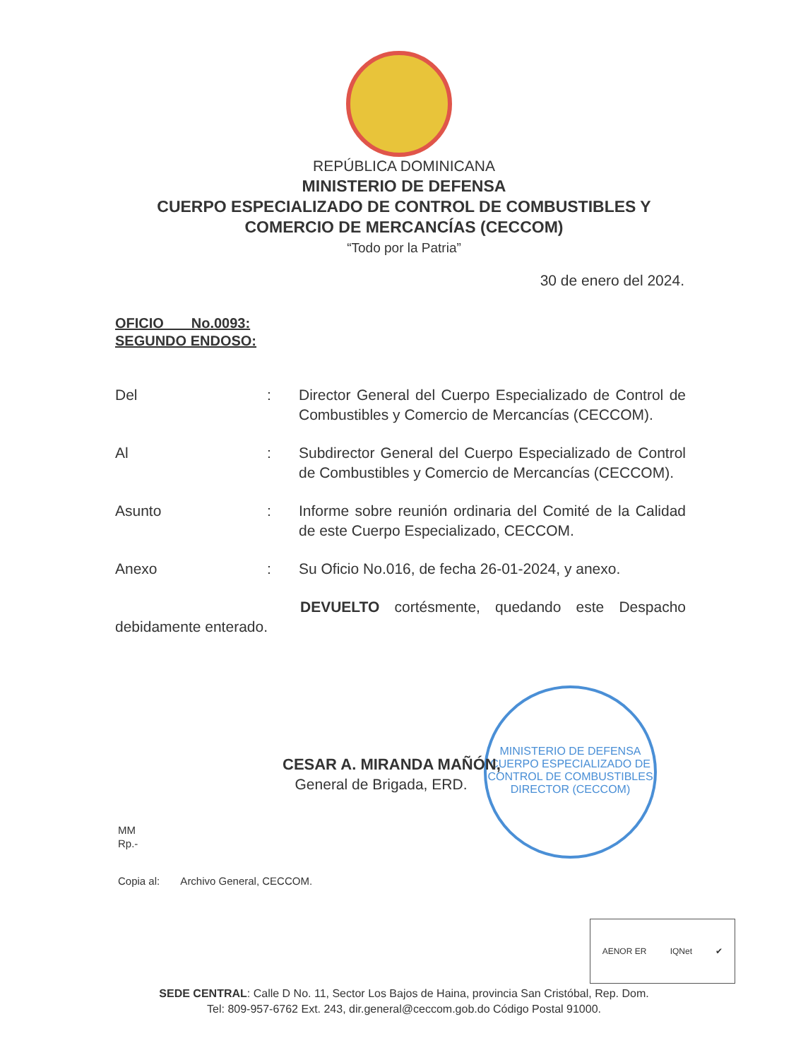REPÚBLICA DOMINICANA
MINISTERIO DE DEFENSA
CUERPO ESPECIALIZADO DE CONTROL DE COMBUSTIBLES Y
COMERCIO DE MERCANCÍAS (CECCOM)
“Todo por la Patria”
30 de enero del 2024.
OFICIO No.0093:
SEGUNDO ENDOSO:
Del : Director General del Cuerpo Especializado de Control de Combustibles y Comercio de Mercancías (CECCOM).
Al : Subdirector General del Cuerpo Especializado de Control de Combustibles y Comercio de Mercancías (CECCOM).
Asunto : Informe sobre reunión ordinaria del Comité de la Calidad de este Cuerpo Especializado, CECCOM.
Anexo : Su Oficio No.016, de fecha 26-01-2024, y anexo.
DEVUELTO cortésmente, quedando este Despacho debidamente enterado.
MINISTERIO DE DEFENSA
CUERPO ESPECIALIZADO DE CONTROL DE COMBUSTIBLES
DIRECTOR (CECCOM)
CESAR A. MIRANDA MAÑÓN,
General de Brigada, ERD.
MM
Rp.-
Copia al: Archivo General, CECCOM.
AENOR ER IQNet ✔
SEDE CENTRAL: Calle D No. 11, Sector Los Bajos de Haina, provincia San Cristóbal, Rep. Dom.
Tel: 809-957-6762 Ext. 243, dir.general@ceccom.gob.do Código Postal 91000.